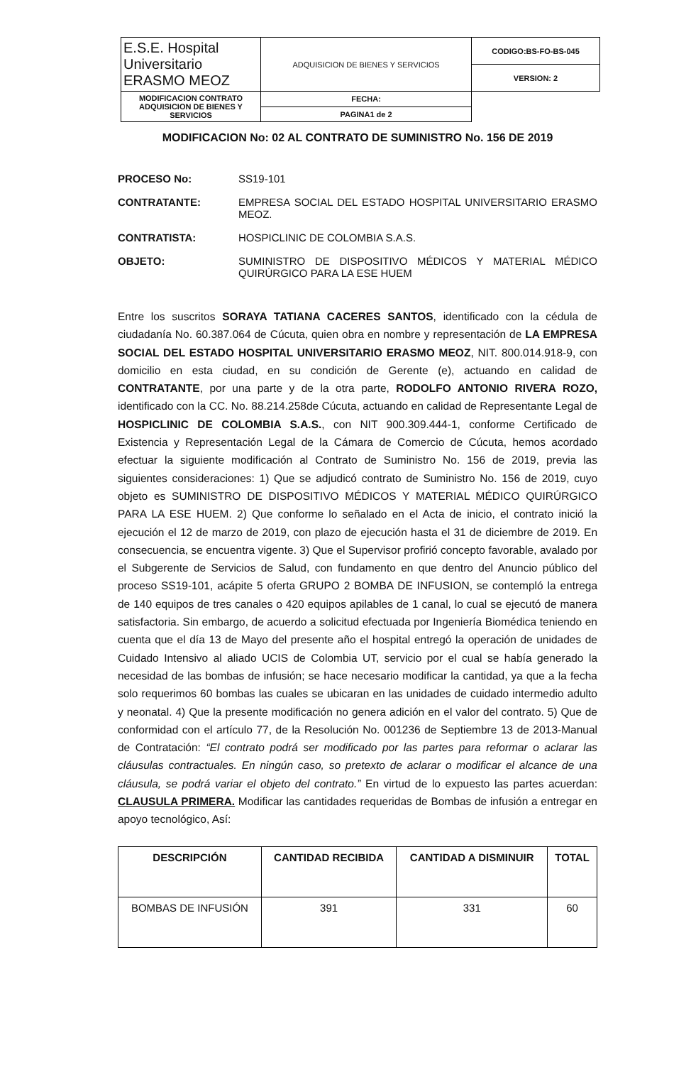| E.S.E. Hospital Universitario ERASMO MEOZ | ADQUISICION DE BIENES Y SERVICIOS | CODIGO:BS-FO-BS-045 |
| | | VERSION: 2 |
| | MODIFICACION CONTRATO ADQUISICION DE BIENES Y SERVICIOS | FECHA: |
| | | PAGINA1 de 2 |
MODIFICACION No: 02 AL CONTRATO DE SUMINISTRO No. 156 DE 2019
PROCESO No: SS19-101
CONTRATANTE: EMPRESA SOCIAL DEL ESTADO HOSPITAL UNIVERSITARIO ERASMO MEOZ.
CONTRATISTA: HOSPICLINIC DE COLOMBIA S.A.S.
OBJETO: SUMINISTRO DE DISPOSITIVO MÉDICOS Y MATERIAL MÉDICO QUIRÚRGICO PARA LA ESE HUEM
Entre los suscritos SORAYA TATIANA CACERES SANTOS, identificado con la cédula de ciudadanía No. 60.387.064 de Cúcuta, quien obra en nombre y representación de LA EMPRESA SOCIAL DEL ESTADO HOSPITAL UNIVERSITARIO ERASMO MEOZ, NIT. 800.014.918-9, con domicilio en esta ciudad, en su condición de Gerente (e), actuando en calidad de CONTRATANTE, por una parte y de la otra parte, RODOLFO ANTONIO RIVERA ROZO, identificado con la CC. No. 88.214.258de Cúcuta, actuando en calidad de Representante Legal de HOSPICLINIC DE COLOMBIA S.A.S., con NIT 900.309.444-1, conforme Certificado de Existencia y Representación Legal de la Cámara de Comercio de Cúcuta, hemos acordado efectuar la siguiente modificación al Contrato de Suministro No. 156 de 2019, previa las siguientes consideraciones: 1) Que se adjudicó contrato de Suministro No. 156 de 2019, cuyo objeto es SUMINISTRO DE DISPOSITIVO MÉDICOS Y MATERIAL MÉDICO QUIRÚRGICO PARA LA ESE HUEM. 2) Que conforme lo señalado en el Acta de inicio, el contrato inició la ejecución el 12 de marzo de 2019, con plazo de ejecución hasta el 31 de diciembre de 2019. En consecuencia, se encuentra vigente. 3) Que el Supervisor profirió concepto favorable, avalado por el Subgerente de Servicios de Salud, con fundamento en que dentro del Anuncio público del proceso SS19-101, acápite 5 oferta GRUPO 2 BOMBA DE INFUSION, se contempló la entrega de 140 equipos de tres canales o 420 equipos apilables de 1 canal, lo cual se ejecutó de manera satisfactoria. Sin embargo, de acuerdo a solicitud efectuada por Ingeniería Biomédica teniendo en cuenta que el día 13 de Mayo del presente año el hospital entregó la operación de unidades de Cuidado Intensivo al aliado UCIS de Colombia UT, servicio por el cual se había generado la necesidad de las bombas de infusión; se hace necesario modificar la cantidad, ya que a la fecha solo requerimos 60 bombas las cuales se ubicaran en las unidades de cuidado intermedio adulto y neonatal. 4) Que la presente modificación no genera adición en el valor del contrato. 5) Que de conformidad con el artículo 77, de la Resolución No. 001236 de Septiembre 13 de 2013-Manual de Contratación: “El contrato podrá ser modificado por las partes para reformar o aclarar las cláusulas contractuales. En ningún caso, so pretexto de aclarar o modificar el alcance de una cláusula, se podrá variar el objeto del contrato.” En virtud de lo expuesto las partes acuerdan: CLAUSULA PRIMERA. Modificar las cantidades requeridas de Bombas de infusión a entregar en apoyo tecnológico, Así:
| DESCRIPCIÓN | CANTIDAD RECIBIDA | CANTIDAD A DISMINUIR | TOTAL |
| --- | --- | --- | --- |
| BOMBAS DE INFUSIÓN | 391 | 331 | 60 |